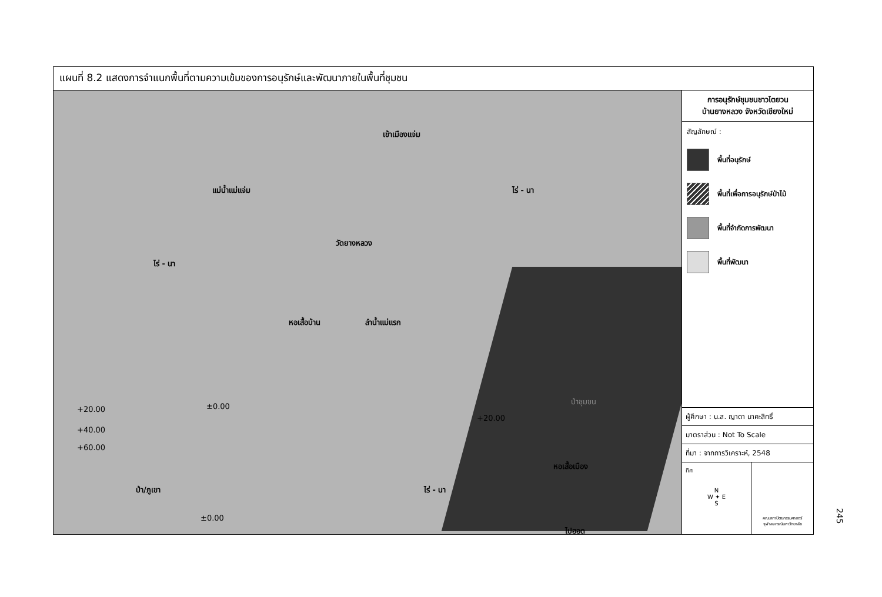แผนที่ 8.2 แสดงการจำแนกพื้นที่ตามความเข้มของการอนุรักษ์และพัฒนาภายในพื้นที่ชุมชน
เข้าเมืองแจ่ม
แม่น้ำแม่แจ่ม ไร่ - นา
วัดยางหลวง
ไร่ - นา
หอเสื้อบ้าน ลำน้ำแม่แรก
ป่าชุมชน
+20.00
+40.00
+60.00
±0.00
+20.00
หอเสื้อเมือง
ป่า/ภูเขา ไร่ - นา
±0.00
ไปฮอด
การอนุรักษ์ชุมชนชาวไตยวน
บ้านยางหลวง จังหวัดเชียงใหม่
สัญลักษณ์ :
พื้นที่อนุรักษ์
พื้นที่เพื่อการอนุรักษ์ป่าไม้
พื้นที่จำกัดการพัฒนา
พื้นที่พัฒนา
ผู้ศึกษา : น.ส. ญาดา นาคะสิทธิ์
มาตราส่วน : Not To Scale
ที่มา : จากการวิเคราะห์, 2548
ทิศ
N
W ✦ E
S
คณะสถาปัตยกรรมศาสตร์
จุฬาลงกรณ์มหาวิทยาลัย
245